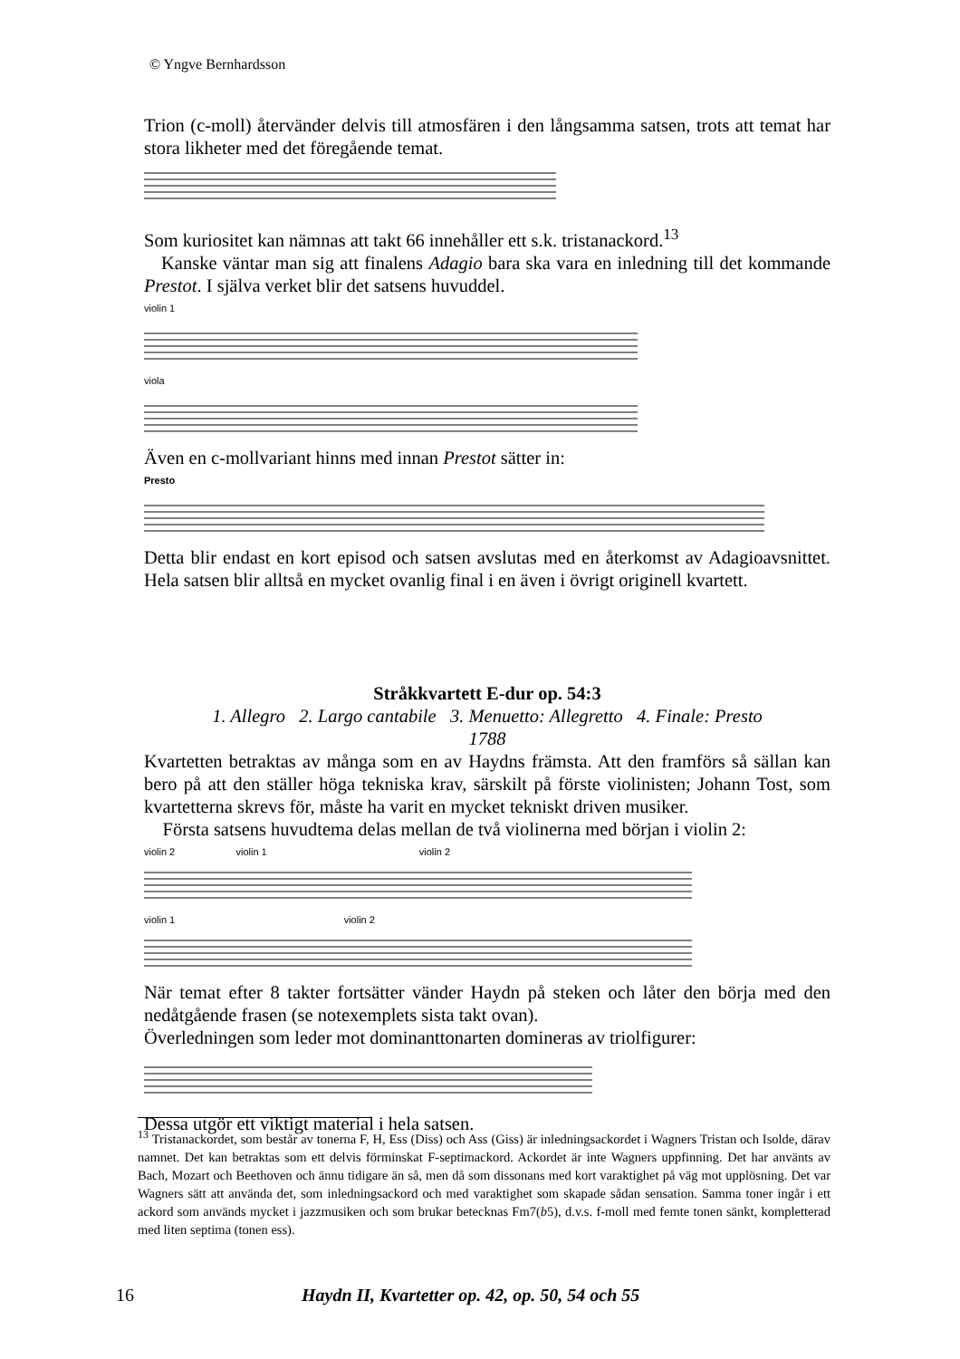© Yngve Bernhardsson
Trion (c-moll) återvänder delvis till atmosfären i den långsamma satsen, trots att temat har stora likheter med det föregående temat.
Som kuriositet kan nämnas att takt 66 innehåller ett s.k. tristanackord.<sup>13</sup>
Kanske väntar man sig att finalens Adagio bara ska vara en inledning till det kommande Prestot. I själva verket blir det satsens huvuddel.
violin 1
viola
Även en c-mollvariant hinns med innan Prestot sätter in:
Presto
Detta blir endast en kort episod och satsen avslutas med en återkomst av Adagioavsnittet. Hela satsen blir alltså en mycket ovanlig final i en även i övrigt originell kvartett.
Stråkkvartett E-dur op. 54:3
1. Allegro 2. Largo cantabile 3. Menuetto: Allegretto 4. Finale: Presto
1788
Kvartetten betraktas av många som en av Haydns främsta. Att den framförs så sällan kan bero på att den ställer höga tekniska krav, särskilt på förste violinisten; Johann Tost, som kvartetterna skrevs för, måste ha varit en mycket tekniskt driven musiker.
Första satsens huvudtema delas mellan de två violinerna med början i violin 2:
violin 2 violin 1 violin 2
violin 1 violin 2
När temat efter 8 takter fortsätter vänder Haydn på steken och låter den börja med den nedåtgående frasen (se notexemplets sista takt ovan).
Överledningen som leder mot dominanttonarten domineras av triolfigurer:
Dessa utgör ett viktigt material i hela satsen.
<sup>13</sup> Tristanackordet, som består av tonerna F, H, Ess (Diss) och Ass (Giss) är inledningsackordet i Wagners Tristan och Isolde, därav namnet. Det kan betraktas som ett delvis förminskat F-septimackord. Ackordet är inte Wagners uppfinning. Det har använts av Bach, Mozart och Beethoven och ännu tidigare än så, men då som dissonans med kort varaktighet på väg mot upplösning. Det var Wagners sätt att använda det, som inledningsackord och med varaktighet som skapade sådan sensation. Samma toner ingår i ett ackord som används mycket i jazzmusiken och som brukar betecknas Fm7(b5), d.v.s. f-moll med femte tonen sänkt, kompletterad med liten septima (tonen ess).
16 Haydn II, Kvartetter op. 42, op. 50, 54 och 55